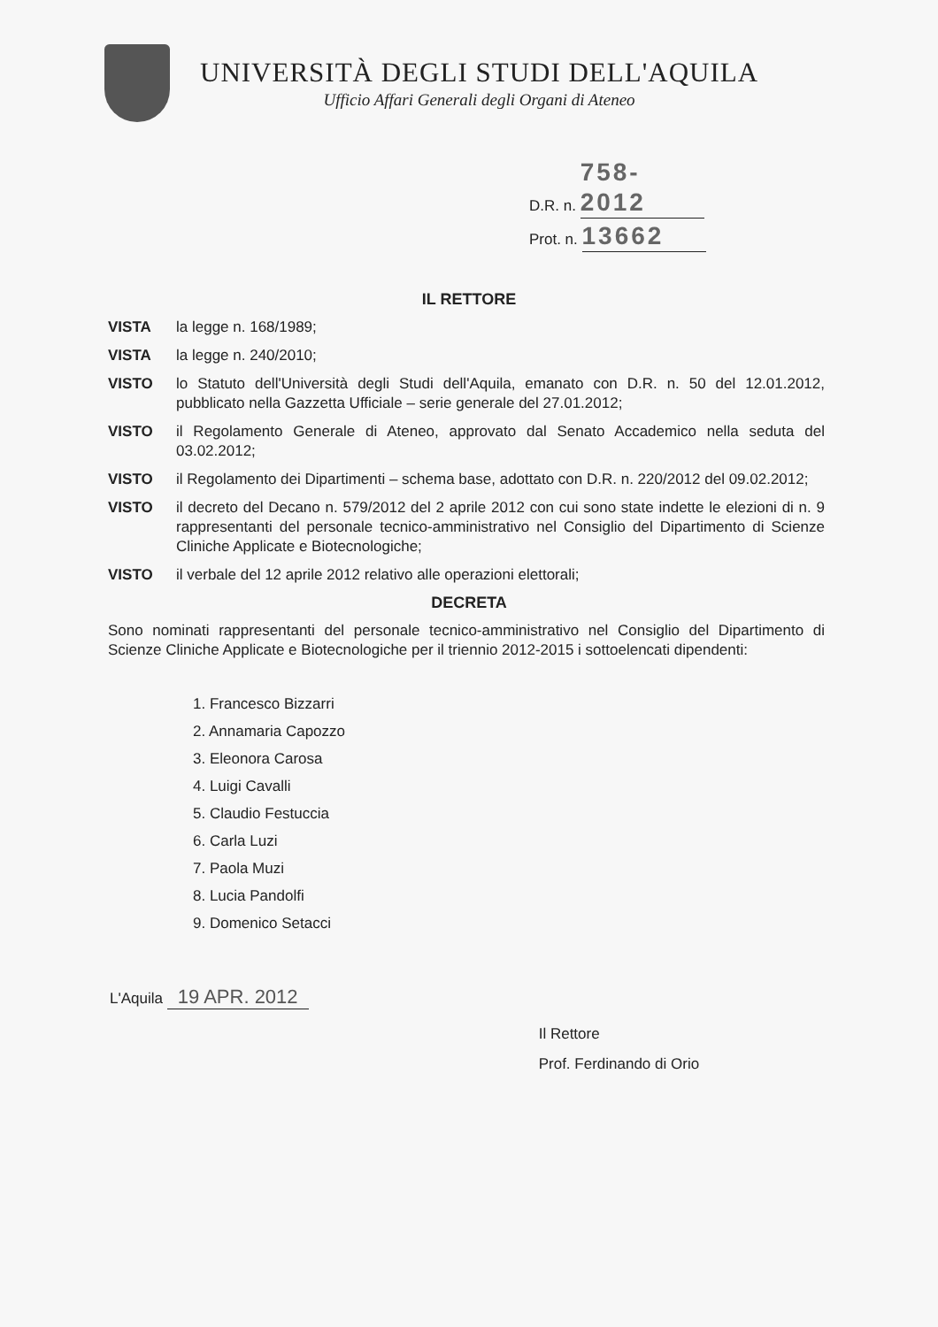UNIVERSITÀ DEGLI STUDI DELL'AQUILA
Ufficio Affari Generali degli Organi di Ateneo
D.R. n. 758-2012
Prot. n. 13662
IL RETTORE
VISTA la legge n. 168/1989;
VISTA la legge n. 240/2010;
VISTO lo Statuto dell'Università degli Studi dell'Aquila, emanato con D.R. n. 50 del 12.01.2012, pubblicato nella Gazzetta Ufficiale – serie generale del 27.01.2012;
VISTO il Regolamento Generale di Ateneo, approvato dal Senato Accademico nella seduta del 03.02.2012;
VISTO il Regolamento dei Dipartimenti – schema base, adottato con D.R. n. 220/2012 del 09.02.2012;
VISTO il decreto del Decano n. 579/2012 del 2 aprile 2012 con cui sono state indette le elezioni di n. 9 rappresentanti del personale tecnico-amministrativo nel Consiglio del Dipartimento di Scienze Cliniche Applicate e Biotecnologiche;
VISTO il verbale del 12 aprile 2012 relativo alle operazioni elettorali;
DECRETA
Sono nominati rappresentanti del personale tecnico-amministrativo nel Consiglio del Dipartimento di Scienze Cliniche Applicate e Biotecnologiche per il triennio 2012-2015 i sottoelencati dipendenti:
1. Francesco Bizzarri
2. Annamaria Capozzo
3. Eleonora Carosa
4. Luigi Cavalli
5. Claudio Festuccia
6. Carla Luzi
7. Paola Muzi
8. Lucia Pandolfi
9. Domenico Setacci
L'Aquila 19 APR. 2012
Il Rettore
Prof. Ferdinando di Orio